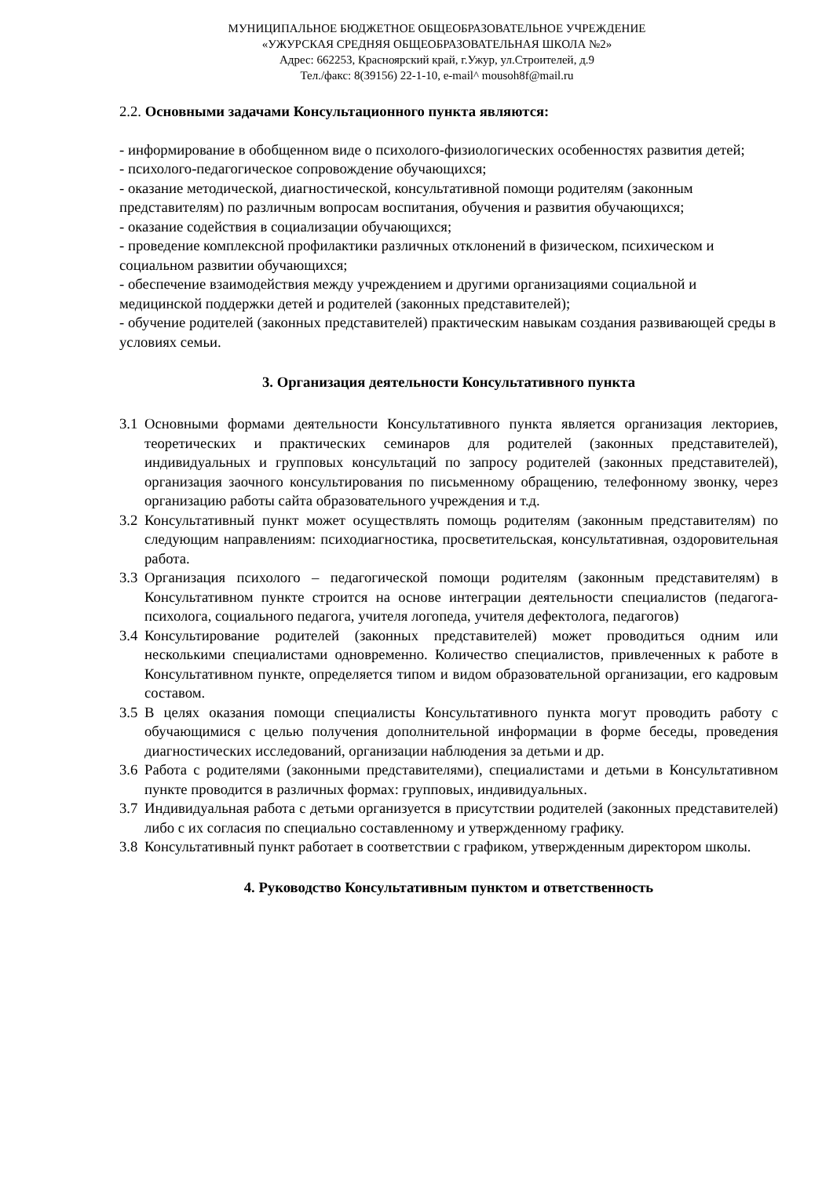МУНИЦИПАЛЬНОЕ БЮДЖЕТНОЕ ОБЩЕОБРАЗОВАТЕЛЬНОЕ УЧРЕЖДЕНИЕ
«УЖУРСКАЯ СРЕДНЯЯ ОБЩЕОБРАЗОВАТЕЛЬНАЯ ШКОЛА №2»
Адрес: 662253, Красноярский край, г.Ужур, ул.Строителей, д.9
Тел./факс: 8(39156) 22-1-10, e-mail^ mousoh8f@mail.ru
2.2. Основными задачами Консультационного пункта являются:
- информирование в обобщенном виде о психолого-физиологических особенностях развития детей;
- психолого-педагогическое сопровождение обучающихся;
- оказание методической, диагностической, консультативной помощи родителям (законным представителям) по различным вопросам воспитания, обучения и развития обучающихся;
- оказание содействия в социализации обучающихся;
- проведение комплексной профилактики различных отклонений в физическом, психическом и социальном развитии обучающихся;
- обеспечение взаимодействия между учреждением и другими организациями социальной и медицинской поддержки детей и родителей (законных представителей);
- обучение родителей (законных представителей) практическим навыкам создания развивающей среды в условиях семьи.
3. Организация деятельности Консультативного пункта
3.1 Основными формами деятельности Консультативного пункта является организация лекториев, теоретических и практических семинаров для родителей (законных представителей), индивидуальных и групповых консультаций по запросу родителей (законных представителей), организация заочного консультирования по письменному обращению, телефонному звонку, через организацию работы сайта образовательного учреждения и т.д.
3.2 Консультативный пункт может осуществлять помощь родителям (законным представителям) по следующим направлениям: психодиагностика, просветительская, консультативная, оздоровительная работа.
3.3 Организация психолого – педагогической помощи родителям (законным представителям) в Консультативном пункте строится на основе интеграции деятельности специалистов (педагога-психолога, социального педагога, учителя логопеда, учителя дефектолога, педагогов)
3.4 Консультирование родителей (законных представителей) может проводиться одним или несколькими специалистами одновременно. Количество специалистов, привлеченных к работе в Консультативном пункте, определяется типом и видом образовательной организации, его кадровым составом.
3.5 В целях оказания помощи специалисты Консультативного пункта могут проводить работу с обучающимися с целью получения дополнительной информации в форме беседы, проведения диагностических исследований, организации наблюдения за детьми и др.
3.6 Работа с родителями (законными представителями), специалистами и детьми в Консультативном пункте проводится в различных формах: групповых, индивидуальных.
3.7 Индивидуальная работа с детьми организуется в присутствии родителей (законных представителей) либо с их согласия по специально составленному и утвержденному графику.
3.8 Консультативный пункт работает в соответствии с графиком, утвержденным директором школы.
4. Руководство Консультативным пунктом и ответственность